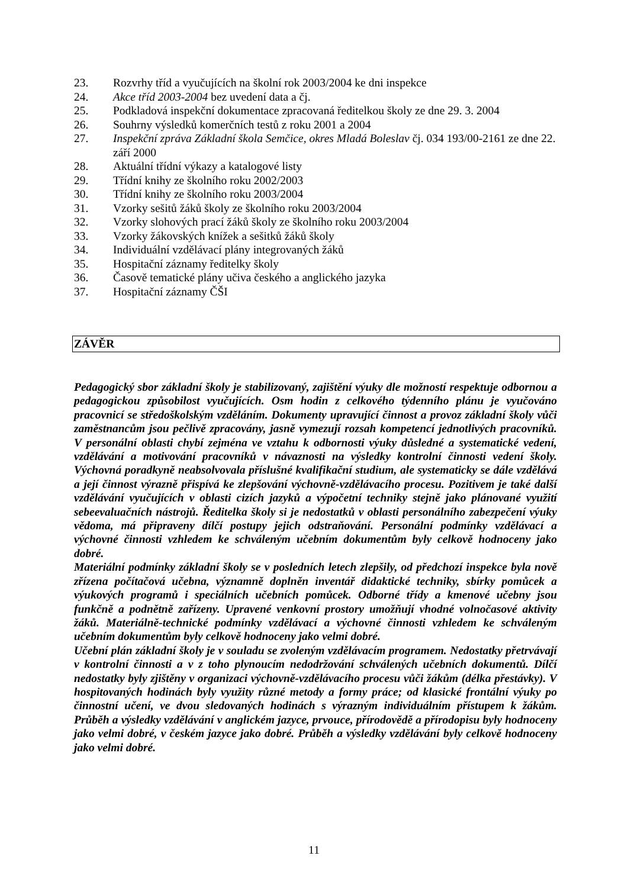23. Rozvrhy tříd a vyučujících na školní rok 2003/2004 ke dni inspekce
24. Akce tříd 2003-2004 bez uvedení data a čj.
25. Podkladová inspekční dokumentace zpracovaná ředitelkou školy ze dne 29. 3. 2004
26. Souhrny výsledků komerčních testů z roku 2001 a 2004
27. Inspekční zpráva Základní škola Semčice, okres Mladá Boleslav čj. 034 193/00-2161 ze dne 22. září 2000
28. Aktuální třídní výkazy a katalogové listy
29. Třídní knihy ze školního roku 2002/2003
30. Třídní knihy ze školního roku 2003/2004
31. Vzorky sešitů žáků školy ze školního roku 2003/2004
32. Vzorky slohových prací žáků školy ze školního roku 2003/2004
33. Vzorky žákovských knížek a sešitků žáků školy
34. Individuální vzdělávací plány integrovaných žáků
35. Hospitační záznamy ředitelky školy
36. Časově tematické plány učiva českého a anglického jazyka
37. Hospitační záznamy ČŠI
ZÁVĚR
Pedagogický sbor základní školy je stabilizovaný, zajištění výuky dle možností respektuje odbornou a pedagogickou způsobilost vyučujících. Osm hodin z celkového týdenního plánu je vyučováno pracovnicí se středoškolským vzděláním. Dokumenty upravující činnost a provoz základní školy vůči zaměstnancům jsou pečlivě zpracovány, jasně vymezují rozsah kompetencí jednotlivých pracovníků. V personální oblasti chybí zejména ve vztahu k odbornosti výuky důsledné a systematické vedení, vzdělávání a motivování pracovníků v návaznosti na výsledky kontrolní činnosti vedení školy. Výchovná poradkyně neabsolvovala příslušné kvalifikační studium, ale systematicky se dále vzdělává a její činnost výrazně přispívá ke zlepšování výchovně-vzdělávacího procesu. Pozitivem je také další vzdělávání vyučujících v oblasti cizích jazyků a výpočetní techniky stejně jako plánované využití sebeevaluačních nástrojů. Ředitelka školy si je nedostatků v oblasti personálního zabezpečení výuky vědoma, má připraveny dílčí postupy jejich odstraňování. Personální podmínky vzdělávací a výchovné činnosti vzhledem ke schváleným učebním dokumentům byly celkově hodnoceny jako dobré.
Materiální podmínky základní školy se v posledních letech zlepšily, od předchozí inspekce byla nově zřízena počítačová učebna, významně doplněn inventář didaktické techniky, sbírky pomůcek a výukových programů i speciálních učebních pomůcek. Odborné třídy a kmenové učebny jsou funkčně a podnětně zařízeny. Upravené venkovní prostory umožňují vhodné volnočasové aktivity žáků. Materiálně-technické podmínky vzdělávací a výchovné činnosti vzhledem ke schváleným učebním dokumentům byly celkově hodnoceny jako velmi dobré.
Učební plán základní školy je v souladu se zvoleným vzdělávacím programem. Nedostatky přetrvávají v kontrolní činnosti a v z toho plynoucím nedodržování schválených učebních dokumentů. Dílčí nedostatky byly zjištěny v organizaci výchovně-vzdělávacího procesu vůči žákům (délka přestávky). V hospitovaných hodinách byly využity různé metody a formy práce; od klasické frontální výuky po činnostní učení, ve dvou sledovaných hodinách s výrazným individuálním přístupem k žákům. Průběh a výsledky vzdělávání v anglickém jazyce, prvouce, přírodovědě a přírodopisu byly hodnoceny jako velmi dobré, v českém jazyce jako dobré. Průběh a výsledky vzdělávání byly celkově hodnoceny jako velmi dobré.
11